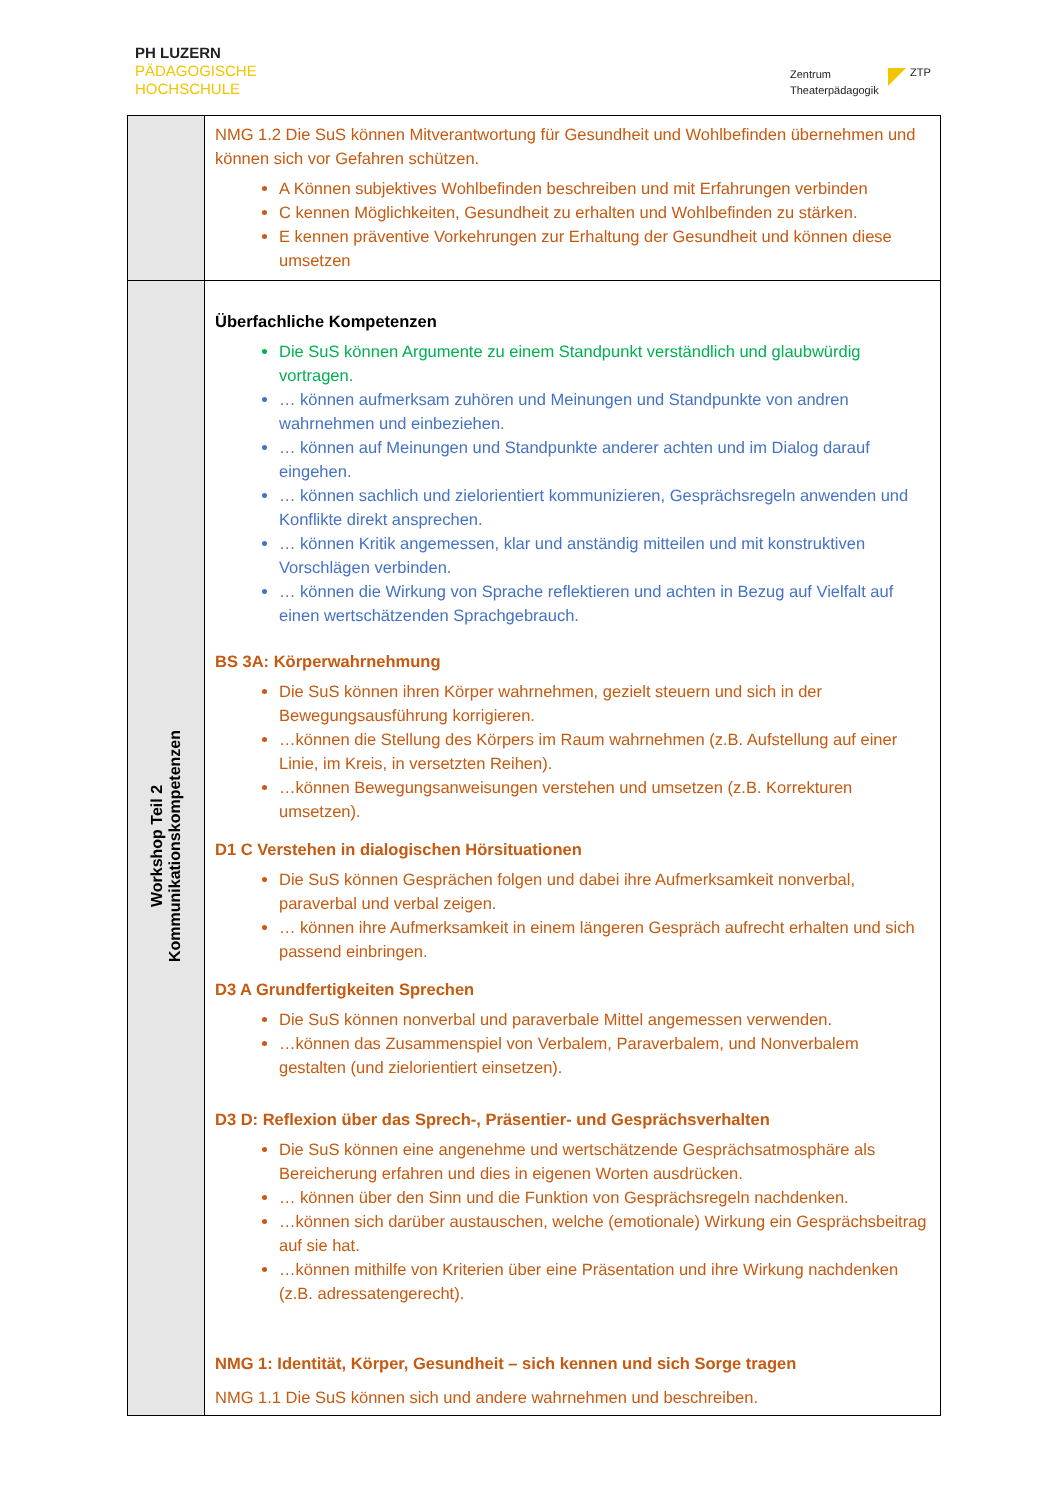PH LUZERN
PÄDAGOGISCHE
HOCHSCHULE
Zentrum
Theaterpädagogik
ZTP
| | NMG 1.2 Die SuS können Mitverantwortung für Gesundheit und Wohlbefinden übernehmen und können sich vor Gefahren schützen. A Können subjektives Wohlbefinden beschreiben und mit Erfahrungen verbinden C kennen Möglichkeiten, Gesundheit zu erhalten und Wohlbefinden zu stärken. E kennen präventive Vorkehrungen zur Erhaltung der Gesundheit und können diese umsetzen |
| Workshop Teil 2 Kommunikationskompetenzen | Überfachliche Kompetenzen Die SuS können Argumente zu einem Standpunkt verständlich und glaubwürdig vortragen. … können aufmerksam zuhören und Meinungen und Standpunkte von andren wahrnehmen und einbeziehen. … können auf Meinungen und Standpunkte anderer achten und im Dialog darauf eingehen. … können sachlich und zielorientiert kommunizieren, Gesprächsregeln anwenden und Konflikte direkt ansprechen. … können Kritik angemessen, klar und anständig mitteilen und mit konstruktiven Vorschlägen verbinden. … können die Wirkung von Sprache reflektieren und achten in Bezug auf Vielfalt auf einen wertschätzenden Sprachgebrauch. BS 3A: Körperwahrnehmung Die SuS können ihren Körper wahrnehmen, gezielt steuern und sich in der Bewegungsausführung korrigieren. …können die Stellung des Körpers im Raum wahrnehmen (z.B. Aufstellung auf einer Linie, im Kreis, in versetzten Reihen). …können Bewegungsanweisungen verstehen und umsetzen (z.B. Korrekturen umsetzen). D1 C Verstehen in dialogischen Hörsituationen Die SuS können Gesprächen folgen und dabei ihre Aufmerksamkeit nonverbal, paraverbal und verbal zeigen. … können ihre Aufmerksamkeit in einem längeren Gespräch aufrecht erhalten und sich passend einbringen. D3 A Grundfertigkeiten Sprechen Die SuS können nonverbal und paraverbale Mittel angemessen verwenden. …können das Zusammenspiel von Verbalem, Paraverbalem, und Nonverbalem gestalten (und zielorientiert einsetzen). D3 D: Reflexion über das Sprech-, Präsentier- und Gesprächsverhalten Die SuS können eine angenehme und wertschätzende Gesprächsatmosphäre als Bereicherung erfahren und dies in eigenen Worten ausdrücken. … können über den Sinn und die Funktion von Gesprächsregeln nachdenken. …können sich darüber austauschen, welche (emotionale) Wirkung ein Gesprächsbeitrag auf sie hat. …können mithilfe von Kriterien über eine Präsentation und ihre Wirkung nachdenken (z.B. adressatengerecht). NMG 1: Identität, Körper, Gesundheit – sich kennen und sich Sorge tragen NMG 1.1 Die SuS können sich und andere wahrnehmen und beschreiben. |